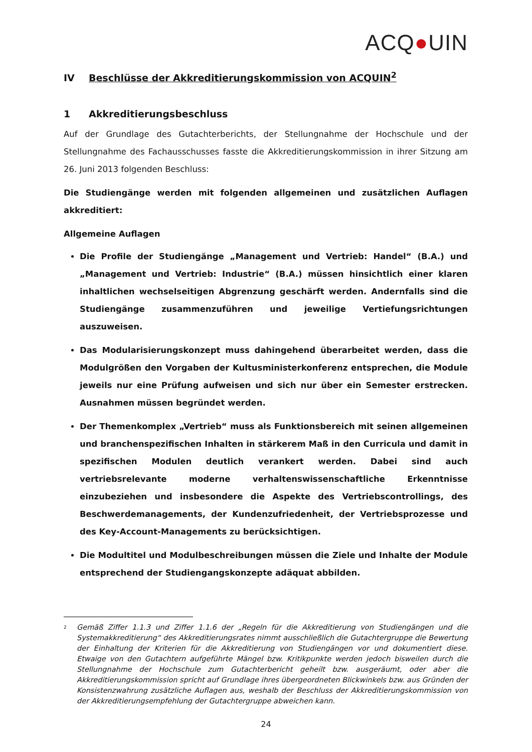ACQ●UIN
IV Beschlüsse der Akkreditierungskommission von ACQUIN<sup>2</sup>
1 Akkreditierungsbeschluss
Auf der Grundlage des Gutachterberichts, der Stellungnahme der Hochschule und der Stellungnahme des Fachausschusses fasste die Akkreditierungskommission in ihrer Sitzung am 26. Juni 2013 folgenden Beschluss:
Die Studiengänge werden mit folgenden allgemeinen und zusätzlichen Auflagen akkreditiert:
Allgemeine Auflagen
Die Profile der Studiengänge „Management und Vertrieb: Handel“ (B.A.) und „Management und Vertrieb: Industrie“ (B.A.) müssen hinsichtlich einer klaren inhaltlichen wechselseitigen Abgrenzung geschärft werden. Andernfalls sind die Studiengänge zusammenzuführen und jeweilige Vertiefungsrichtungen auszuweisen.
Das Modularisierungskonzept muss dahingehend überarbeitet werden, dass die Modulgrößen den Vorgaben der Kultusministerkonferenz entsprechen, die Module jeweils nur eine Prüfung aufweisen und sich nur über ein Semester erstrecken. Ausnahmen müssen begründet werden.
Der Themenkomplex „Vertrieb“ muss als Funktionsbereich mit seinen allgemeinen und branchenspezifischen Inhalten in stärkerem Maß in den Curricula und damit in spezifischen Modulen deutlich verankert werden. Dabei sind auch vertriebsrelevante moderne verhaltenswissenschaftliche Erkenntnisse einzubeziehen und insbesondere die Aspekte des Vertriebscontrollings, des Beschwerdemanagements, der Kundenzufriedenheit, der Vertriebsprozesse und des Key-Account-Managements zu berücksichtigen.
Die Modultitel und Modulbeschreibungen müssen die Ziele und Inhalte der Module entsprechend der Studiengangskonzepte adäquat abbilden.
<sup>2</sup> Gemäß Ziffer 1.1.3 und Ziffer 1.1.6 der „Regeln für die Akkreditierung von Studiengängen und die Systemakkreditierung“ des Akkreditierungsrates nimmt ausschließlich die Gutachtergruppe die Bewertung der Einhaltung der Kriterien für die Akkreditierung von Studiengängen vor und dokumentiert diese. Etwaige von den Gutachtern aufgeführte Mängel bzw. Kritikpunkte werden jedoch bisweilen durch die Stellungnahme der Hochschule zum Gutachterbericht geheilt bzw. ausgeräumt, oder aber die Akkreditierungskommission spricht auf Grundlage ihres übergeordneten Blickwinkels bzw. aus Gründen der Konsistenzwahrung zusätzliche Auflagen aus, weshalb der Beschluss der Akkreditierungskommission von der Akkreditierungsempfehlung der Gutachtergruppe abweichen kann.
24